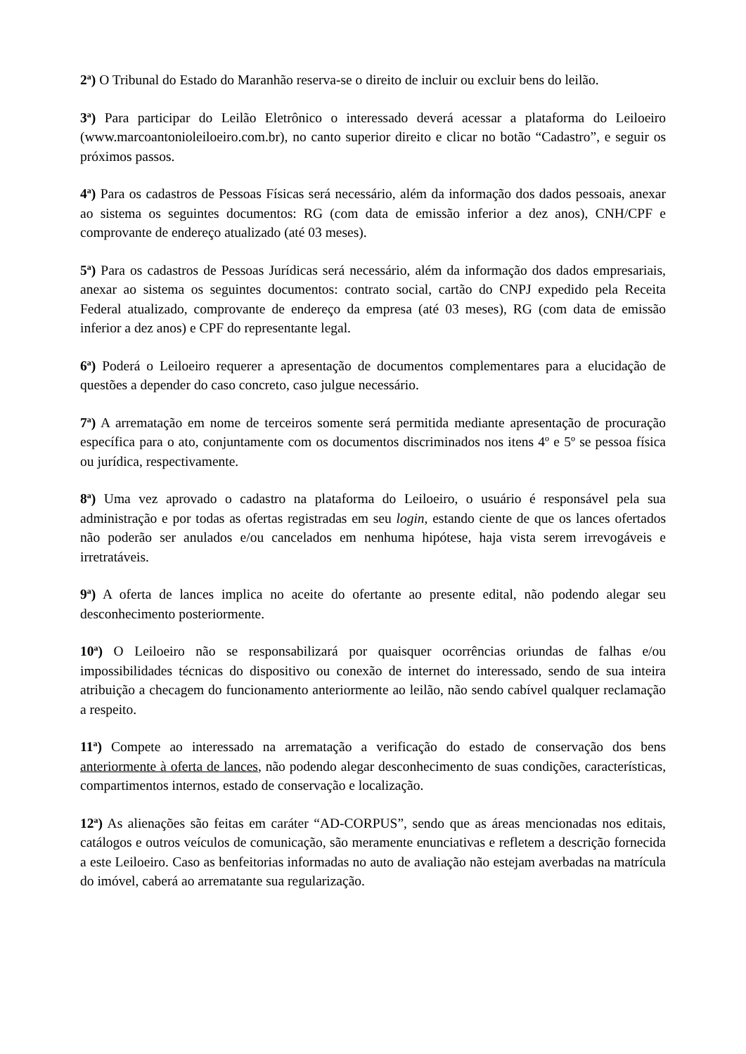2<sup>a</sup>) O Tribunal do Estado do Maranhão reserva-se o direito de incluir ou excluir bens do leilão.
3<sup>a</sup>) Para participar do Leilão Eletrônico o interessado deverá acessar a plataforma do Leiloeiro (www.marcoantonioleiloeiro.com.br), no canto superior direito e clicar no botão “Cadastro”, e seguir os próximos passos.
4<sup>a</sup>) Para os cadastros de Pessoas Físicas será necessário, além da informação dos dados pessoais, anexar ao sistema os seguintes documentos: RG (com data de emissão inferior a dez anos), CNH/CPF e comprovante de endereço atualizado (até 03 meses).
5<sup>a</sup>) Para os cadastros de Pessoas Jurídicas será necessário, além da informação dos dados empresariais, anexar ao sistema os seguintes documentos: contrato social, cartão do CNPJ expedido pela Receita Federal atualizado, comprovante de endereço da empresa (até 03 meses), RG (com data de emissão inferior a dez anos) e CPF do representante legal.
6<sup>a</sup>) Poderá o Leiloeiro requerer a apresentação de documentos complementares para a elucidação de questões a depender do caso concreto, caso julgue necessário.
7<sup>a</sup>) A arrematação em nome de terceiros somente será permitida mediante apresentação de procuração específica para o ato, conjuntamente com os documentos discriminados nos itens 4º e 5º se pessoa física ou jurídica, respectivamente.
8<sup>a</sup>) Uma vez aprovado o cadastro na plataforma do Leiloeiro, o usuário é responsável pela sua administração e por todas as ofertas registradas em seu login, estando ciente de que os lances ofertados não poderão ser anulados e/ou cancelados em nenhuma hipótese, haja vista serem irrevogáveis e irretratáveis.
9<sup>a</sup>) A oferta de lances implica no aceite do ofertante ao presente edital, não podendo alegar seu desconhecimento posteriormente.
10<sup>a</sup>) O Leiloeiro não se responsabilizará por quaisquer ocorrências oriundas de falhas e/ou impossibilidades técnicas do dispositivo ou conexão de internet do interessado, sendo de sua inteira atribuição a checagem do funcionamento anteriormente ao leilão, não sendo cabível qualquer reclamação a respeito.
11<sup>a</sup>) Compete ao interessado na arrematação a verificação do estado de conservação dos bens anteriormente à oferta de lances, não podendo alegar desconhecimento de suas condições, características, compartimentos internos, estado de conservação e localização.
12<sup>a</sup>) As alienações são feitas em caráter “AD-CORPUS”, sendo que as áreas mencionadas nos editais, catálogos e outros veículos de comunicação, são meramente enunciativas e refletem a descrição fornecida a este Leiloeiro. Caso as benfeitorias informadas no auto de avaliação não estejam averbadas na matrícula do imóvel, caberá ao arrematante sua regularização.